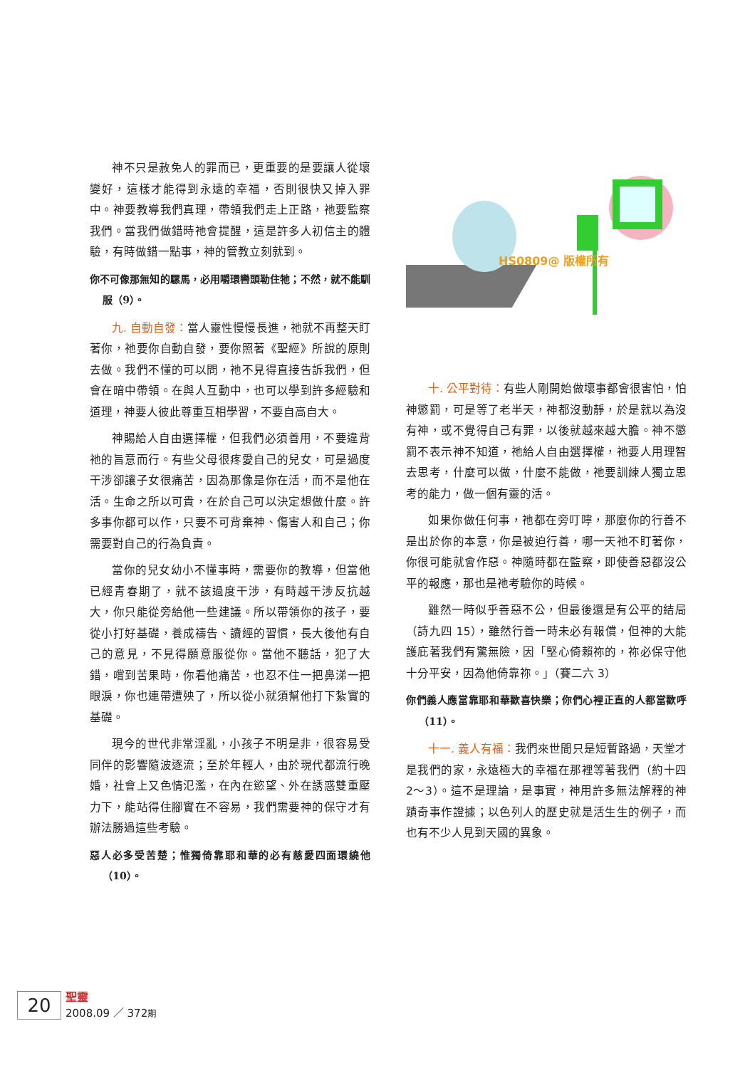神不只是赦免人的罪而已，更重要的是要讓人從壞變好，這樣才能得到永遠的幸福，否則很快又掉入罪中。神要教導我們真理，帶領我們走上正路，祂要監察我們。當我們做錯時祂會提醒，這是許多人初信主的體驗，有時做錯一點事，神的管教立刻就到。
你不可像那無知的騾馬，必用嚼環轡頭勒住牠；不然，就不能馴服（9）。
九. 自動自發：當人靈性慢慢長進，祂就不再整天盯著你，祂要你自動自發，要你照著《聖經》所說的原則去做。我們不懂的可以問，祂不見得直接告訴我們，但會在暗中帶領。在與人互動中，也可以學到許多經驗和道理，神要人彼此尊重互相學習，不要自高自大。
神賜給人自由選擇權，但我們必須善用，不要違背祂的旨意而行。有些父母很疼愛自己的兒女，可是過度干涉卻讓子女很痛苦，因為那像是你在活，而不是他在活。生命之所以可貴，在於自己可以決定想做什麼。許多事你都可以作，只要不可背棄神、傷害人和自己；你需要對自己的行為負責。
當你的兒女幼小不懂事時，需要你的教導，但當他已經青春期了，就不該過度干涉，有時越干涉反抗越大，你只能從旁給他一些建議。所以帶領你的孩子，要從小打好基礎，養成禱告、讀經的習慣，長大後他有自己的意見，不見得願意服從你。當他不聽話，犯了大錯，嚐到苦果時，你看他痛苦，也忍不住一把鼻涕一把眼淚，你也連帶遭殃了，所以從小就須幫他打下紮實的基礎。
現今的世代非常淫亂，小孩子不明是非，很容易受同伴的影響隨波逐流；至於年輕人，由於現代都流行晚婚，社會上又色情氾濫，在內在慾望、外在誘惑雙重壓力下，能站得住腳實在不容易，我們需要神的保守才有辦法勝過這些考驗。
惡人必多受苦楚；惟獨倚靠耶和華的必有慈愛四面環繞他（10）。
HS0809@ 版權所有
十. 公平對待：有些人剛開始做壞事都會很害怕，怕神懲罰，可是等了老半天，神都沒動靜，於是就以為沒有神，或不覺得自己有罪，以後就越來越大膽。神不懲罰不表示神不知道，祂給人自由選擇權，祂要人用理智去思考，什麼可以做，什麼不能做，祂要訓練人獨立思考的能力，做一個有靈的活。
如果你做任何事，祂都在旁叮嚀，那麼你的行善不是出於你的本意，你是被迫行善，哪一天祂不盯著你，你很可能就會作惡。神隨時都在監察，即使善惡都沒公平的報應，那也是祂考驗你的時候。
雖然一時似乎善惡不公，但最後還是有公平的結局（詩九四 15），雖然行善一時未必有報償，但神的大能護庇著我們有驚無險，因「堅心倚賴祢的，祢必保守他十分平安，因為他倚靠祢。」（賽二六 3）
你們義人應當靠耶和華歡喜快樂；你們心裡正直的人都當歡呼（11）。
十一. 義人有福：我們來世間只是短暫路過，天堂才是我們的家，永遠極大的幸福在那裡等著我們（約十四 2～3）。這不是理論，是事實，神用許多無法解釋的神蹟奇事作證據；以色列人的歷史就是活生生的例子，而也有不少人見到天國的異象。
20
聖靈
2008.09 ／ 372期